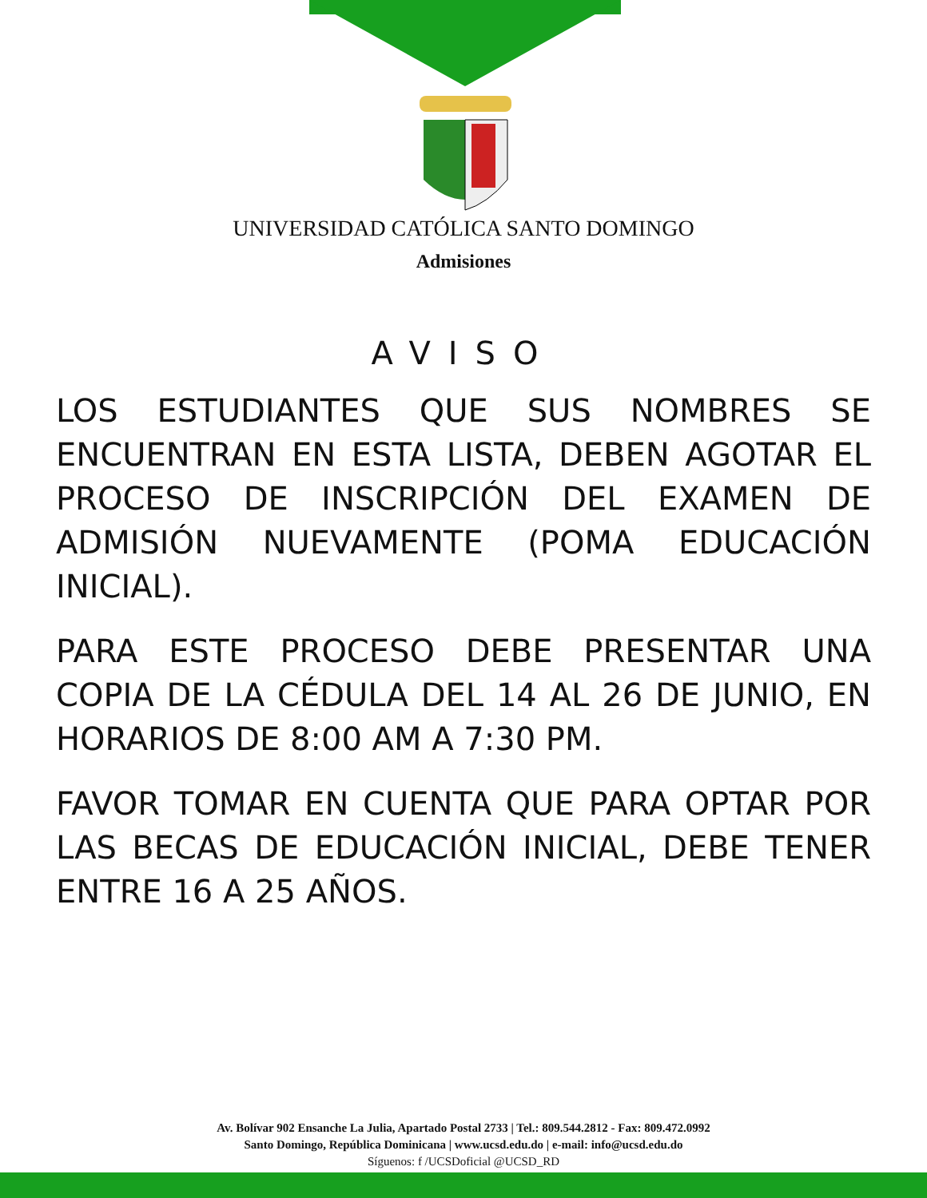UNIVERSIDAD CATÓLICA SANTO DOMINGO
Admisiones
AVISO
LOS ESTUDIANTES QUE SUS NOMBRES SE ENCUENTRAN EN ESTA LISTA, DEBEN AGOTAR EL PROCESO DE INSCRIPCIÓN DEL EXAMEN DE ADMISIÓN NUEVAMENTE (POMA EDUCACIÓN INICIAL).
PARA ESTE PROCESO DEBE PRESENTAR UNA COPIA DE LA CÉDULA DEL 14 AL 26 DE JUNIO, EN HORARIOS DE 8:00 AM A 7:30 PM.
FAVOR TOMAR EN CUENTA QUE PARA OPTAR POR LAS BECAS DE EDUCACIÓN INICIAL, DEBE TENER ENTRE 16 A 25 AÑOS.
Av. Bolívar 902 Ensanche La Julia, Apartado Postal 2733 | Tel.: 809.544.2812 - Fax: 809.472.0992
Santo Domingo, República Dominicana | www.ucsd.edu.do | e-mail: info@ucsd.edu.do
Síguenos: f /UCSDoficial @UCSD_RD